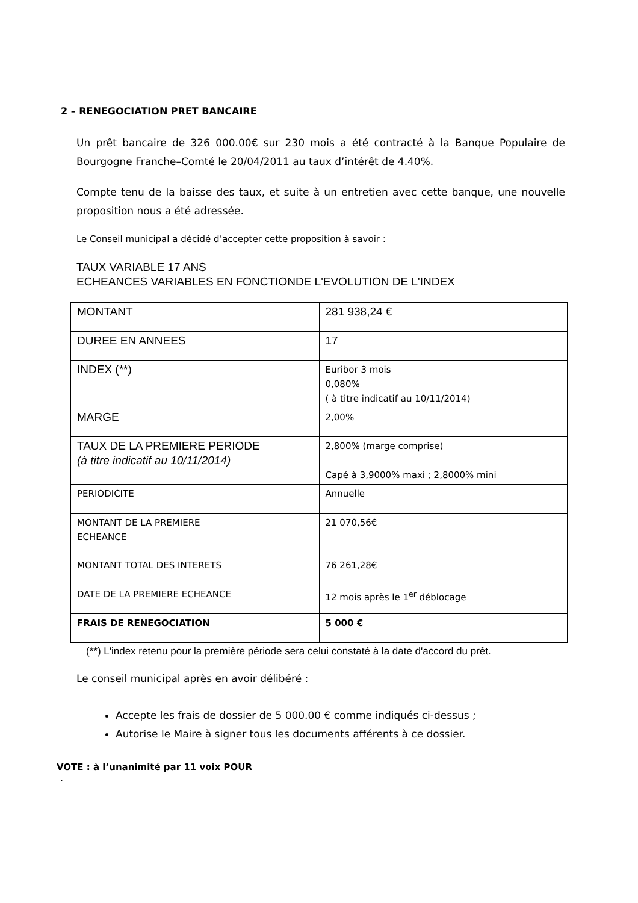2 – RENEGOCIATION PRET BANCAIRE
Un prêt bancaire de 326 000.00€ sur 230 mois a été contracté à la Banque Populaire de Bourgogne Franche–Comté le 20/04/2011 au taux d’intérêt de 4.40%.
Compte tenu de la baisse des taux, et suite à un entretien avec cette banque, une nouvelle proposition nous a été adressée.
Le Conseil municipal a décidé d’accepter cette proposition à savoir :
TAUX VARIABLE 17 ANS
ECHEANCES VARIABLES EN FONCTIONDE L'EVOLUTION DE L'INDEX
| MONTANT | 281 938,24 € |
| DUREE EN ANNEES | 17 |
| INDEX (**) | Euribor 3 mois 0,080% ( à titre indicatif au 10/11/2014) |
| MARGE | 2,00% |
| TAUX DE LA PREMIERE PERIODE (à titre indicatif au 10/11/2014) | 2,800% (marge comprise) Capé à 3,9000% maxi ; 2,8000% mini |
| PERIODICITE | Annuelle |
| MONTANT DE LA PREMIERE ECHEANCE | 21 070,56€ |
| MONTANT TOTAL DES INTERETS | 76 261,28€ |
| DATE DE LA PREMIERE ECHEANCE | 12 mois après le 1<sup>er</sup> déblocage |
| FRAIS DE RENEGOCIATION | 5 000 € |
(**) L'index retenu pour la première période sera celui constaté à la date d'accord du prêt.
Le conseil municipal après en avoir délibéré :
Accepte les frais de dossier de 5 000.00 € comme indiqués ci-dessus ;
Autorise le Maire à signer tous les documents afférents à ce dossier.
VOTE : à l’unanimité par 11 voix POUR
.